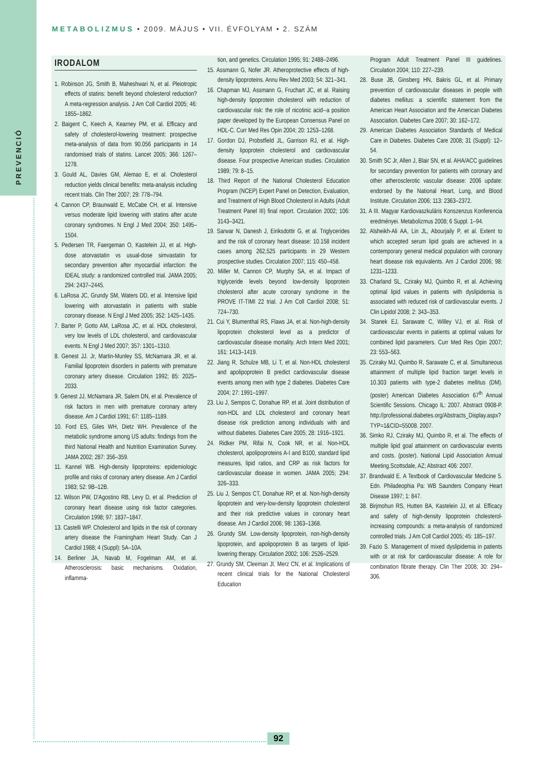PREVENCIÓ
METABOLIZMUS • 2009. MÁJUS • VII. ÉVFOLYAM • 2. SZÁM
IRODALOM
1. Robinson JG, Smith B, Maheshwari N, et al. Pleiotropic effects of statins: benefit beyond cholesterol reduction? A meta-regression analysis. J Am Coll Cardiol 2005; 46: 1855–1862.
2. Baigent C, Keech A, Kearney PM, et al. Efficacy and safety of cholesterol-lowering treatment: prospective meta-analysis of data from 90.056 participants in 14 randomised trials of statins. Lancet 2005; 366: 1267–1278.
3. Gould AL, Davies GM, Alemao E, et al. Cholesterol reduction yields clinical benefits: meta-analysis including recent trials. Clin Ther 2007; 29: 778–794.
4. Cannon CP, Braunwald E, McCabe CH, et al. Intensive versus moderate lipid lowering with statins after acute coronary syndromes. N Engl J Med 2004; 350: 1495–1504.
5. Pedersen TR, Faergeman O, Kastelein JJ, et al. High-dose atorvastatin vs usual-dose simvastatin for secondary prevention after myocardial infarction: the IDEAL study: a randomized controlled trial. JAMA 2005; 294: 2437–2445.
6. LaRosa JC, Grundy SM, Waters DD, et al. Intensive lipid lowering with atorvastatin in patients with stable coronary disease. N Engl J Med 2005; 352: 1425–1435.
7. Barter P, Gotto AM, LaRosa JC, et al. HDL cholesterol, very low levels of LDL cholesterol, and cardiovascular events. N Engl J Med 2007; 357: 1301–1310.
8. Genest JJ. Jr, Martin-Munley SS, McNamara JR, et al. Familial lipoprotein disorders in patients with premature coronary artery disease. Circulation 1992; 85: 2025–2033.
9. Genest JJ, McNamara JR, Salem DN, et al. Prevalence of risk factors in men with premature coronary artery disease. Am J Cardiol 1991; 67: 1185–1189.
10. Ford ES, Giles WH, Dietz WH. Prevalence of the metabolic syndrome among US adults: findings from the third National Health and Nutrition Examination Survey. JAMA 2002; 287: 356–359.
11. Kannel WB. High-density lipoproteins: epidemiologic profile and risks of coronary artery disease. Am J Cardiol 1983; 52: 9B–12B.
12. Wilson PW, D'Agostino RB, Levy D, et al. Prediction of coronary heart disease using risk factor categories. Circulation 1998; 97: 1837–1847.
13. Castelli WP. Cholesterol and lipids in the risk of coronary artery disease the Framingham Heart Study. Can J Cardiol 1988; 4 (Suppl): 5A–10A.
14. Berliner JA, Navab M, Fogelman AM, et al. Atherosclerosis: basic mechanisms. Oxidation, inflamma-
tion, and genetics. Circulation 1995; 91: 2488–2496.
15. Assmann G, Nofer JR. Atheroprotective effects of high-density lipoproteins. Annu Rev Med 2003; 54: 321–341.
16. Chapman MJ, Assmann G, Fruchart JC, et al. Raising high-density lipoprotein cholesterol with reduction of cardiovascular risk: the role of nicotinic acid--a position paper developed by the European Consensus Panel on HDL-C. Curr Med Res Opin 2004; 20: 1253–1268.
17. Gordon DJ, Probstfield JL, Garrison RJ, et al. High-density lipoprotein cholesterol and cardiovascular disease. Four prospective American studies. Circulation 1989; 79: 8–15.
18. Third Report of the National Cholesterol Education Program (NCEP) Expert Panel on Detection, Evaluation, and Treatment of High Blood Cholesterol in Adults (Adult Treatment Panel III) final report. Circulation 2002; 106: 3143–3421.
19. Sarwar N, Danesh J, Eiriksdottir G, et al. Triglycerides and the risk of coronary heart disease: 10.158 incident cases among 262,525 participants in 29 Western prospective studies. Circulation 2007; 115: 450–458.
20. Miller M, Cannon CP, Murphy SA, et al. Impact of triglyceride levels beyond low-density lipoprotein cholesterol after acute coronary syndrome in the PROVE IT-TIMI 22 trial. J Am Coll Cardiol 2008; 51: 724–730.
21. Cui Y, Blumenthal RS, Flaws JA, et al. Non-high-density lipoprotein cholesterol level as a predictor of cardiovascular disease mortality. Arch Intern Med 2001; 161: 1413–1419.
22. Jiang R, Schulze MB, Li T, et al. Non-HDL cholesterol and apolipoprotein B predict cardiovascular disease events among men with type 2 diabetes. Diabetes Care 2004; 27: 1991–1997.
23. Liu J, Sempos C, Donahue RP, et al. Joint distribution of non-HDL and LDL cholesterol and coronary heart disease risk prediction among individuals with and without diabetes. Diabetes Care 2005; 28: 1916–1921.
24. Ridker PM, Rifai N, Cook NR, et al. Non-HDL cholesterol, apolipoproteins A-I and B100, standard lipid measures, lipid ratios, and CRP as risk factors for cardiovascular disease in women. JAMA 2005; 294: 326–333.
25. Liu J, Sempos CT, Donahue RP, et al. Non-high-density lipoprotein and very-low-density lipoprotein cholesterol and their risk predictive values in coronary heart disease. Am J Cardiol 2006; 98: 1363–1368.
26. Grundy SM. Low-density lipoprotein, non-high-density lipoprotein, and apolipoprotein B as targets of lipid-lowering therapy. Circulation 2002; 106: 2526–2529.
27. Grundy SM, Cleeman JI, Merz CN, et al. Implications of recent clinical trials for the National Cholesterol Education
Program Adult Treatment Panel III guidelines. Circulation 2004; 110: 227–239.
28. Buse JB, Ginsberg HN, Bakris GL, et al. Primary prevention of cardiovascular diseases in people with diabetes mellitus: a scientific statement from the American Heart Association and the American Diabetes Association. Diabetes Care 2007; 30: 162–172.
29. American Diabetes Association Standards of Medical Care in Diabetes. Diabetes Care 2008; 31 (Suppl): 12–54.
30. Smith SC Jr, Allen J, Blair SN, et al. AHA/ACC guidelines for secondary prevention for patients with coronary and other atherosclerotic vascular disease: 2006 update: endorsed by the National Heart, Lung, and Blood Institute. Circulation 2006; 113: 2363–2372.
31. A III. Magyar Kardiovaszkuláris Konszenzus Konferencia eredményei. Metabolizmus 2008; 6 Suppl. 1–94.
32. Alsheikh-Ali AA, Lin JL, Abourjaily P, et al. Extent to which accepted serum lipid goals are achieved in a contemporary general medical population with coronary heart disease risk equivalents. Am J Cardiol 2006; 98: 1231–1233.
33. Charland SL, Cziraky MJ, Quimbo R, et al. Achieving optimal lipid values in patients with dyslipidemia is associated with reduced risk of cardiovascular events. J Clin Lipidol 2008; 2: 343–353.
34. Stanek EJ, Sarawate C, Willey VJ, et al. Risk of cardiovascular events in patients at optimal values for combined lipid parameters. Curr Med Res Opin 2007; 23: 553–563.
35. Cziraky MJ, Quimbo R, Sarawate C, et al. Simultaneous attainment of multiple lipid fraction target levels in 10.303 patients with type-2 diabetes mellitus (DM). (poster) American Diabetes Association 67<sup>th</sup> Annual Scientific Sessions. Chicago IL: 2007. Abstract 0908-P. http://professional.diabetes.org/Abstracts_Display.aspx?TYP=1&CID=55008. 2007.
36. Simko RJ, Cziraky MJ, Quimbo R, et al. The effects of multiple lipid goal attainment on cardiovascular events and costs. (poster). National Lipid Association Annual Meeting.Scottsdale, AZ; Abstract 406: 2007.
37. Brandwald E. A Textbook of Cardiovascular Medicine 5. Edn. Philadeophia Pa: WB Saunders Company Heart Disease 1997; 1: 847.
38. Birjmohun RS, Hutten BA, Kastelein JJ, et al. Efficacy and safety of high-density lipoprotein cholesterol-increasing compounds: a meta-analysis of randomized controlled trials. J Am Coll Cardiol 2005; 45: 185–197.
39. Fazio S. Management of mixed dyslipidemia in patients with or at risk for cardiovascular disease: A role for combination fibrate therapy. Clin Ther 2008; 30: 294–306.
92